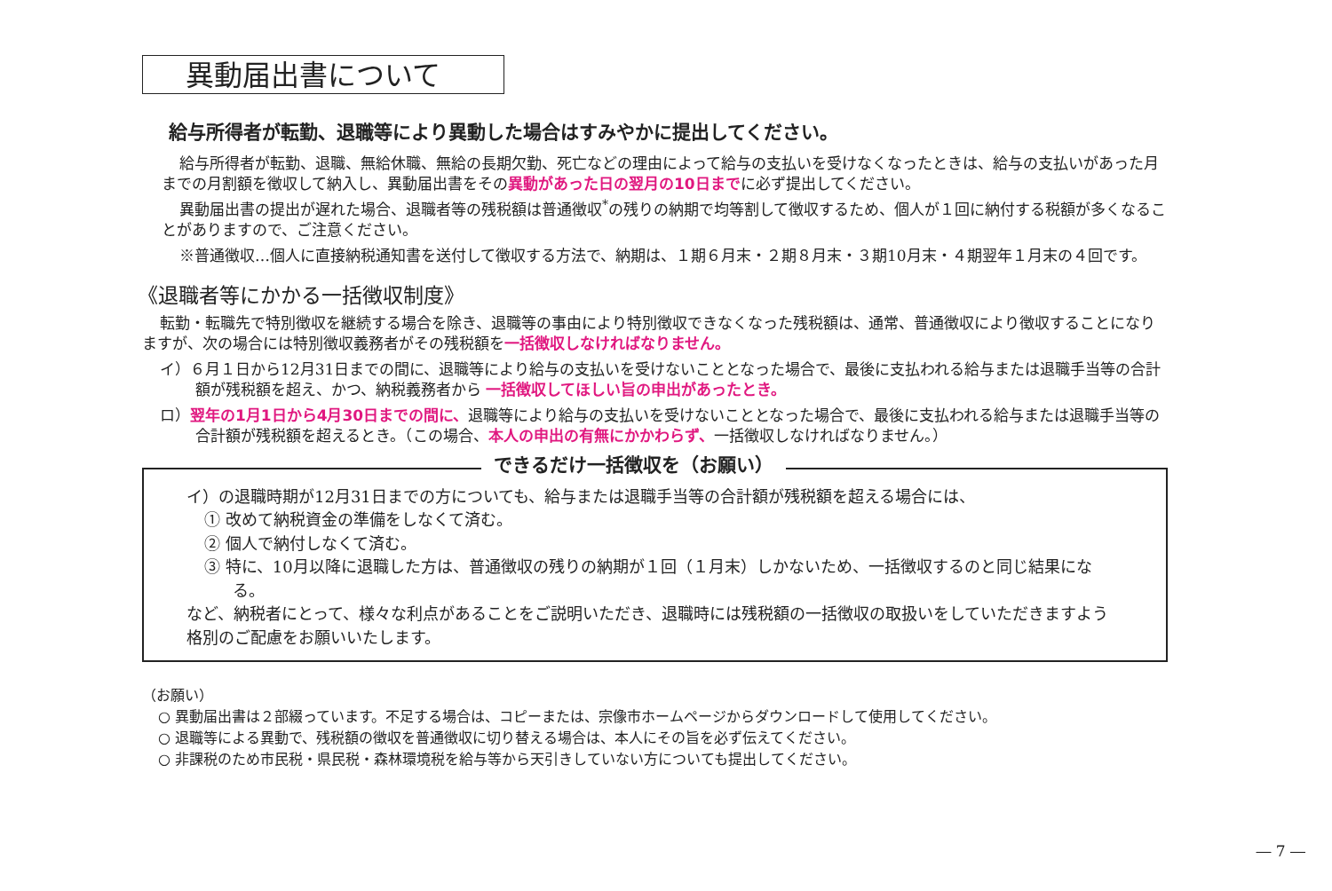異動届出書について
給与所得者が転勤、退職等により異動した場合はすみやかに提出してください。
給与所得者が転勤、退職、無給休職、無給の長期欠勤、死亡などの理由によって給与の支払いを受けなくなったときは、給与の支払いがあった月までの月割額を徴収して納入し、異動届出書をその異動があった日の翌月の10日までに必ず提出してください。
異動届出書の提出が遅れた場合、退職者等の残税額は普通徴収<sup>*</sup>の残りの納期で均等割して徴収するため、個人が１回に納付する税額が多くなることがありますので、ご注意ください。
※普通徴収…個人に直接納税通知書を送付して徴収する方法で、納期は、１期６月末・２期８月末・３期10月末・４期翌年１月末の４回です。
《退職者等にかかる一括徴収制度》
転勤・転職先で特別徴収を継続する場合を除き、退職等の事由により特別徴収できなくなった残税額は、通常、普通徴収により徴収することになりますが、次の場合には特別徴収義務者がその残税額を一括徴収しなければなりません。
イ）６月１日から12月31日までの間に、退職等により給与の支払いを受けないこととなった場合で、最後に支払われる給与または退職手当等の合計額が残税額を超え、かつ、納税義務者から 一括徴収してほしい旨の申出があったとき。
ロ）翌年の1月1日から4月30日までの間に、退職等により給与の支払いを受けないこととなった場合で、最後に支払われる給与または退職手当等の合計額が残税額を超えるとき。（この場合、本人の申出の有無にかかわらず、一括徴収しなければなりません。）
できるだけ一括徴収を（お願い）
イ）の退職時期が12月31日までの方についても、給与または退職手当等の合計額が残税額を超える場合には、
① 改めて納税資金の準備をしなくて済む。
② 個人で納付しなくて済む。
③ 特に、10月以降に退職した方は、普通徴収の残りの納期が１回（１月末）しかないため、一括徴収するのと同じ結果になる。
など、納税者にとって、様々な利点があることをご説明いただき、退職時には残税額の一括徴収の取扱いをしていただきますよう格別のご配慮をお願いいたします。
（お願い）
○ 異動届出書は２部綴っています。不足する場合は、コピーまたは、宗像市ホームページからダウンロードして使用してください。
○ 退職等による異動で、残税額の徴収を普通徴収に切り替える場合は、本人にその旨を必ず伝えてください。
○ 非課税のため市民税・県民税・森林環境税を給与等から天引きしていない方についても提出してください。
― 7 ―